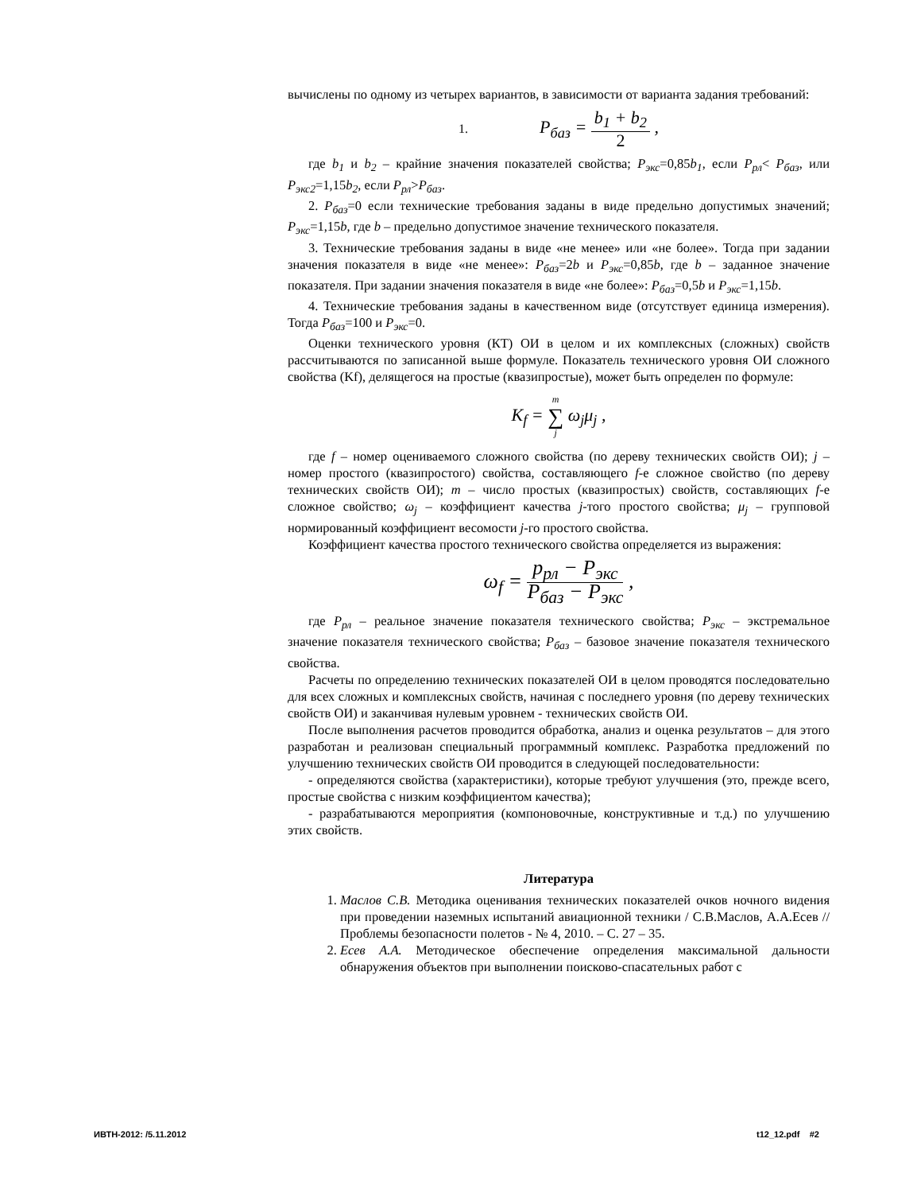вычислены по одному из четырех вариантов, в зависимости от варианта задания требований:
1. P<sub>баз</sub> = b<sub>1</sub> + b<sub>2</sub> 2 ,
где b<sub>1</sub> и b<sub>2</sub> – крайние значения показателей свойства; P<sub>экс</sub>=0,85b<sub>1</sub>, если P<sub>рл</sub>< P<sub>баз</sub>, или P<sub>экс2</sub>=1,15b<sub>2</sub>, если P<sub>рл</sub>>P<sub>баз</sub>.
2. P<sub>баз</sub>=0 если технические требования заданы в виде предельно допустимых значений; P<sub>экс</sub>=1,15b, где b – предельно допустимое значение технического показателя.
3. Технические требования заданы в виде «не менее» или «не более». Тогда при задании значения показателя в виде «не менее»: P<sub>баз</sub>=2b и P<sub>экс</sub>=0,85b, где b – заданное значение показателя. При задании значения показателя в виде «не более»: P<sub>баз</sub>=0,5b и P<sub>экс</sub>=1,15b.
4. Технические требования заданы в качественном виде (отсутствует единица измерения). Тогда P<sub>баз</sub>=100 и P<sub>экс</sub>=0.
Оценки технического уровня (КТ) ОИ в целом и их комплексных (сложных) свойств рассчитываются по записанной выше формуле. Показатель технического уровня ОИ сложного свойства (Kf), делящегося на простые (квазипростые), может быть определен по формуле:
K<sub>f</sub> = m ∑ j ω<sub>j</sub>μ<sub>j</sub> ,
где f – номер оцениваемого сложного свойства (по дереву технических свойств ОИ); j – номер простого (квазипростого) свойства, составляющего f-е сложное свойство (по дереву технических свойств ОИ); m – число простых (квазипростых) свойств, составляющих f-е сложное свойство; ω<sub>j</sub> – коэффициент качества j-того простого свойства; μ<sub>j</sub> – групповой нормированный коэффициент весомости j-го простого свойства.
Коэффициент качества простого технического свойства определяется из выражения:
ω<sub>f</sub> = p<sub>рл</sub> − P<sub>экс</sub> P<sub>баз</sub> − P<sub>экс</sub> ,
где P<sub>рл</sub> – реальное значение показателя технического свойства; P<sub>экс</sub> – экстремальное значение показателя технического свойства; P<sub>баз</sub> – базовое значение показателя технического свойства.
Расчеты по определению технических показателей ОИ в целом проводятся последовательно для всех сложных и комплексных свойств, начиная с последнего уровня (по дереву технических свойств ОИ) и заканчивая нулевым уровнем - технических свойств ОИ.
После выполнения расчетов проводится обработка, анализ и оценка результатов – для этого разработан и реализован специальный программный комплекс. Разработка предложений по улучшению технических свойств ОИ проводится в следующей последовательности:
- определяются свойства (характеристики), которые требуют улучшения (это, прежде всего, простые свойства с низким коэффициентом качества);
- разрабатываются мероприятия (компоновочные, конструктивные и т.д.) по улучшению этих свойств.
Литература
1. Маслов С.В. Методика оценивания технических показателей очков ночного видения при проведении наземных испытаний авиационной техники / С.В.Маслов, А.А.Есев // Проблемы безопасности полетов - № 4, 2010. – С. 27 – 35.
2. Есев А.А. Методическое обеспечение определения максимальной дальности обнаружения объектов при выполнении поисково-спасательных работ с
ИВТН-2012: /5.11.2012 t12_12.pdf #2